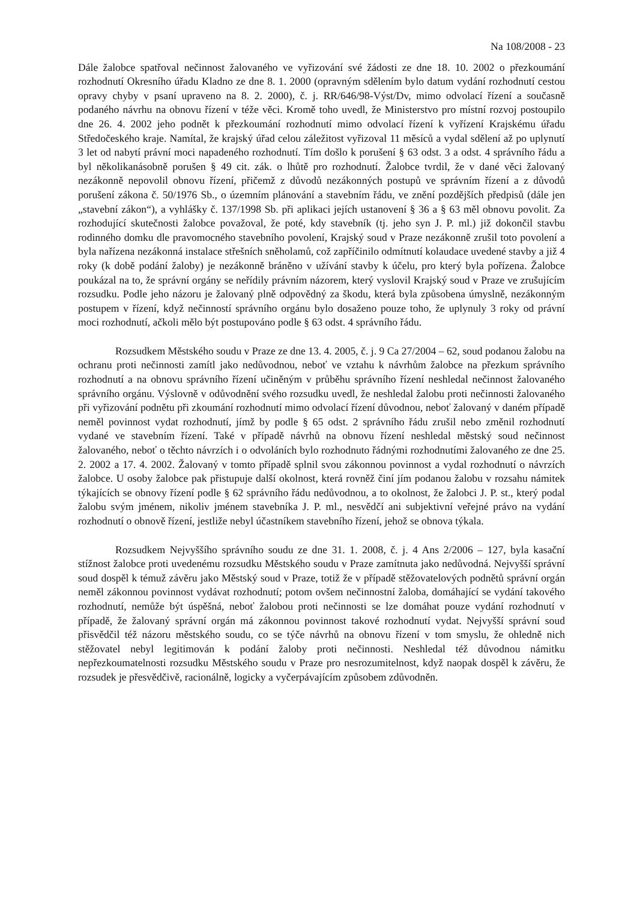Na 108/2008 - 23
Dále žalobce spatřoval nečinnost žalovaného ve vyřizování své žádosti ze dne 18. 10. 2002 o přezkoumání rozhodnutí Okresního úřadu Kladno ze dne 8. 1. 2000 (opravným sdělením bylo datum vydání rozhodnutí cestou opravy chyby v psaní upraveno na 8. 2. 2000), č. j. RR/646/98-Výst/Dv, mimo odvolací řízení a současně podaného návrhu na obnovu řízení v téže věci. Kromě toho uvedl, že Ministerstvo pro místní rozvoj postoupilo dne 26. 4. 2002 jeho podnět k přezkoumání rozhodnutí mimo odvolací řízení k vyřízení Krajskému úřadu Středočeského kraje. Namítal, že krajský úřad celou záležitost vyřizoval 11 měsíců a vydal sdělení až po uplynutí 3 let od nabytí právní moci napadeného rozhodnutí. Tím došlo k porušení § 63 odst. 3 a odst. 4 správního řádu a byl několikanásobně porušen § 49 cit. zák. o lhůtě pro rozhodnutí. Žalobce tvrdil, že v dané věci žalovaný nezákonně nepovolil obnovu řízení, přičemž z důvodů nezákonných postupů ve správním řízení a z důvodů porušení zákona č. 50/1976 Sb., o územním plánování a stavebním řádu, ve znění pozdějších předpisů (dále jen „stavební zákon“), a vyhlášky č. 137/1998 Sb. při aplikaci jejích ustanovení § 36 a § 63 měl obnovu povolit. Za rozhodující skutečnosti žalobce považoval, že poté, kdy stavebník (tj. jeho syn J. P. ml.) již dokončil stavbu rodinného domku dle pravomocného stavebního povolení, Krajský soud v Praze nezákonně zrušil toto povolení a byla nařízena nezákonná instalace střešních sněholamů, což zapříčinilo odmítnutí kolaudace uvedené stavby a již 4 roky (k době podání žaloby) je nezákonně bráněno v užívání stavby k účelu, pro který byla pořízena. Žalobce poukázal na to, že správní orgány se neřídily právním názorem, který vyslovil Krajský soud v Praze ve zrušujícím rozsudku. Podle jeho názoru je žalovaný plně odpovědný za škodu, která byla způsobena úmyslně, nezákonným postupem v řízení, když nečinností správního orgánu bylo dosaženo pouze toho, že uplynuly 3 roky od právní moci rozhodnutí, ačkoli mělo být postupováno podle § 63 odst. 4 správního řádu.
Rozsudkem Městského soudu v Praze ze dne 13. 4. 2005, č. j. 9 Ca 27/2004 – 62, soud podanou žalobu na ochranu proti nečinnosti zamítl jako nedůvodnou, neboť ve vztahu k návrhům žalobce na přezkum správního rozhodnutí a na obnovu správního řízení učiněným v průběhu správního řízení neshledal nečinnost žalovaného správního orgánu. Výslovně v odůvodnění svého rozsudku uvedl, že neshledal žalobu proti nečinnosti žalovaného při vyřizování podnětu při zkoumání rozhodnutí mimo odvolací řízení důvodnou, neboť žalovaný v daném případě neměl povinnost vydat rozhodnutí, jímž by podle § 65 odst. 2 správního řádu zrušil nebo změnil rozhodnutí vydané ve stavebním řízení. Také v případě návrhů na obnovu řízení neshledal městský soud nečinnost žalovaného, neboť o těchto návrzích i o odvoláních bylo rozhodnuto řádnými rozhodnutími žalovaného ze dne 25. 2. 2002 a 17. 4. 2002. Žalovaný v tomto případě splnil svou zákonnou povinnost a vydal rozhodnutí o návrzích žalobce. U osoby žalobce pak přistupuje další okolnost, která rovněž činí jím podanou žalobu v rozsahu námitek týkajících se obnovy řízení podle § 62 správního řádu nedůvodnou, a to okolnost, že žalobci J. P. st., který podal žalobu svým jménem, nikoliv jménem stavebníka J. P. ml., nesvědčí ani subjektivní veřejné právo na vydání rozhodnutí o obnově řízení, jestliže nebyl účastníkem stavebního řízení, jehož se obnova týkala.
Rozsudkem Nejvyššího správního soudu ze dne 31. 1. 2008, č. j. 4 Ans 2/2006 – 127, byla kasační stížnost žalobce proti uvedenému rozsudku Městského soudu v Praze zamítnuta jako nedůvodná. Nejvyšší správní soud dospěl k témuž závěru jako Městský soud v Praze, totiž že v případě stěžovatelových podnětů správní orgán neměl zákonnou povinnost vydávat rozhodnutí; potom ovšem nečinnostní žaloba, domáhající se vydání takového rozhodnutí, nemůže být úspěšná, neboť žalobou proti nečinnosti se lze domáhat pouze vydání rozhodnutí v případě, že žalovaný správní orgán má zákonnou povinnost takové rozhodnutí vydat. Nejvyšší správní soud přisvědčil též názoru městského soudu, co se týče návrhů na obnovu řízení v tom smyslu, že ohledně nich stěžovatel nebyl legitimován k podání žaloby proti nečinnosti. Neshledal též důvodnou námitku nepřezkoumatelnosti rozsudku Městského soudu v Praze pro nesrozumitelnost, když naopak dospěl k závěru, že rozsudek je přesvědčivě, racionálně, logicky a vyčerpávajícím způsobem zdůvodněn.